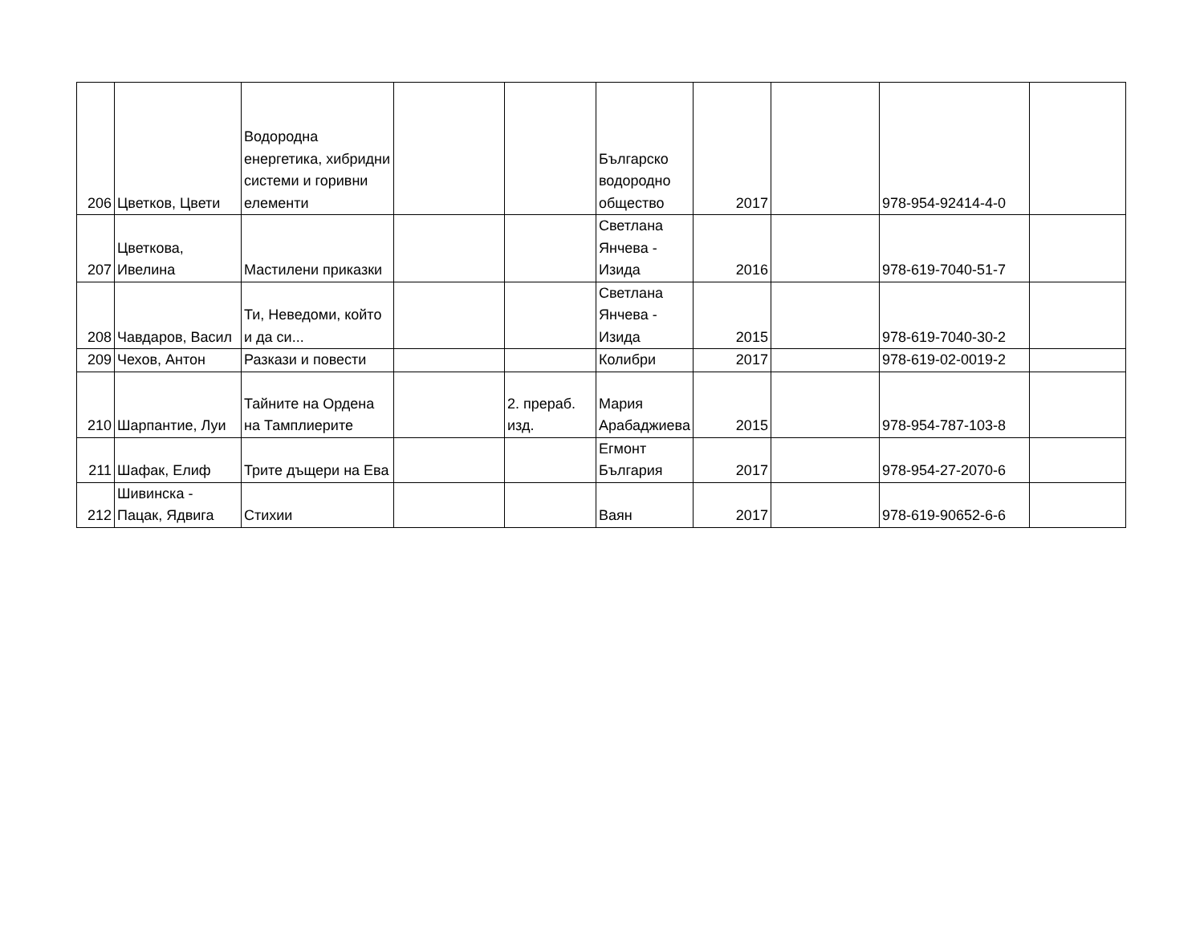| 206 | Цветков, Цвети | Водородна енергетика, хибридни системи и горивни елементи | | | Българско водородно общество | 2017 | | 978-954-92414-4-0 | |
| 207 | Цветкова, Ивелина | Мастилени приказки | | | Светлана Янчева - Изида | 2016 | | 978-619-7040-51-7 | |
| 208 | Чавдаров, Васил | Ти, Неведоми, който и да си... | | | Светлана Янчева - Изида | 2015 | | 978-619-7040-30-2 | |
| 209 | Чехов, Антон | Разкази и повести | | | Колибри | 2017 | | 978-619-02-0019-2 | |
| 210 | Шарпантие, Луи | Тайните на Ордена на Тамплиерите | | 2. прераб. изд. | Мария Арабаджиева | 2015 | | 978-954-787-103-8 | |
| 211 | Шафак, Елиф | Трите дъщери на Ева | | | Егмонт България | 2017 | | 978-954-27-2070-6 | |
| 212 | Шивинска - Пацак, Ядвига | Стихии | | | Ваян | 2017 | | 978-619-90652-6-6 | |